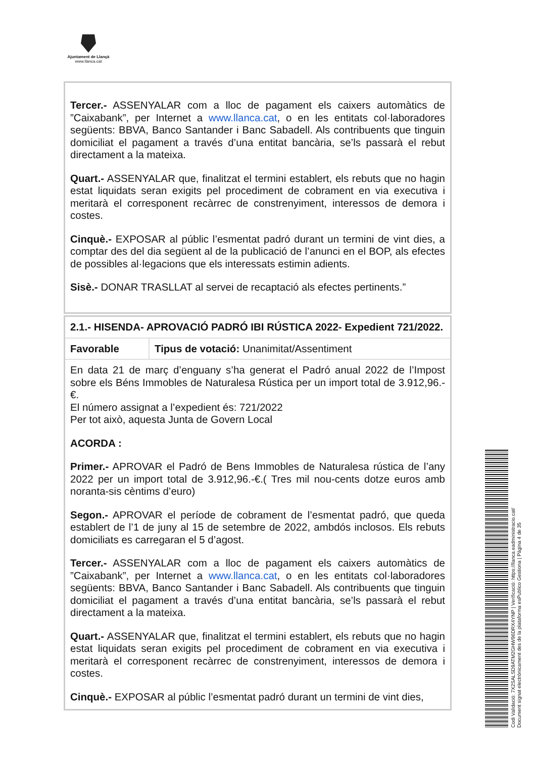Ajuntament de Llançà
www.llanca.cat
Tercer.- ASSENYALAR com a lloc de pagament els caixers automàtics de ”Caixabank”, per Internet a www.llanca.cat, o en les entitats col·laboradores següents: BBVA, Banco Santander i Banc Sabadell. Als contribuents que tinguin domiciliat el pagament a través d’una entitat bancària, se’ls passarà el rebut directament a la mateixa.
Quart.- ASSENYALAR que, finalitzat el termini establert, els rebuts que no hagin estat liquidats seran exigits pel procediment de cobrament en via executiva i meritarà el corresponent recàrrec de constrenyiment, interessos de demora i costes.
Cinquè.- EXPOSAR al públic l’esmentat padró durant un termini de vint dies, a comptar des del dia següent al de la publicació de l’anunci en el BOP, als efectes de possibles al·legacions que els interessats estimin adients.
Sisè.- DONAR TRASLLAT al servei de recaptació als efectes pertinents.”
| 2.1.- HISENDA- APROVACIÓ PADRÓ IBI RÚSTICA 2022- Expedient 721/2022. | |
| Favorable | Tipus de votació: Unanimitat/Assentiment |
En data 21 de març d’enguany s’ha generat el Padró anual 2022 de l’Impost sobre els Béns Immobles de Naturalesa Rústica per un import total de 3.912,96.-€.
El número assignat a l’expedient és: 721/2022
Per tot això, aquesta Junta de Govern Local
ACORDA :
Primer.- APROVAR el Padró de Bens Immobles de Naturalesa rústica de l’any 2022 per un import total de 3.912,96.-€.( Tres mil nou-cents dotze euros amb noranta-sis cèntims d’euro)
Segon.- APROVAR el període de cobrament de l’esmentat padró, que queda establert de l’1 de juny al 15 de setembre de 2022, ambdós inclosos. Els rebuts domiciliats es carregaran el 5 d’agost.
Tercer.- ASSENYALAR com a lloc de pagament els caixers automàtics de ”Caixabank”, per Internet a www.llanca.cat, o en les entitats col·laboradores següents: BBVA, Banco Santander i Banc Sabadell. Als contribuents que tinguin domiciliat el pagament a través d’una entitat bancària, se’ls passarà el rebut directament a la mateixa.
Quart.- ASSENYALAR que, finalitzat el termini establert, els rebuts que no hagin estat liquidats seran exigits pel procediment de cobrament en via executiva i meritarà el corresponent recàrrec de constrenyiment, interessos de demora i costes.
Cinquè.- EXPOSAR al públic l’esmentat padró durant un termini de vint dies,
Codi Validació: 7X2SALSD9ATM2GHW96DRX4YNP | Verificació: https://llanca.eadministracio.cat/
Document signat electrònicament des de la plataforma esPublico Gestiona | Pàgina 4 de 35